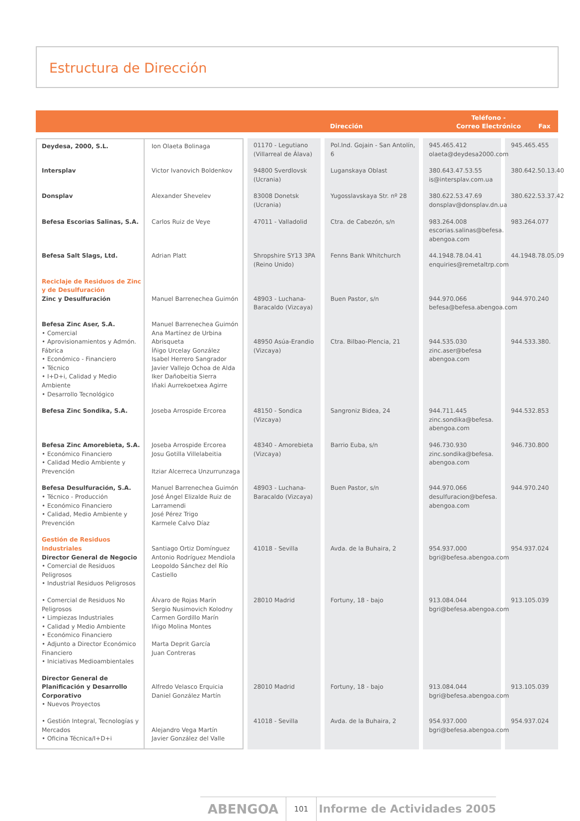Estructura de Dirección
Dirección
Teléfono -
Correo Electrónico
Fax
| Deydesa, 2000, S.L. | Ion Olaeta Bolinaga | 01170 - Legutiano (Villarreal de Álava) | Pol.Ind. Gojain - San Antolín, 6 | 945.465.412 olaeta@deydesa2000.com | 945.465.455 |
| Intersplav | Victor Ivanovich Boldenkov | 94800 Sverdlovsk (Ucrania) | Luganskaya Oblast | 380.643.47.53.55 is@intersplav.com.ua | 380.642.50.13.40 |
| Donsplav | Alexander Shevelev | 83008 Donetsk (Ucrania) | Yugosslavskaya Str. nº 28 | 380.622.53.47.69 donsplav@donsplav.dn.ua | 380.622.53.37.42 |
| Befesa Escorias Salinas, S.A. | Carlos Ruiz de Veye | 47011 - Valladolid | Ctra. de Cabezón, s/n | 983.264.008 escorias.salinas@befesa. abengoa.com | 983.264.077 |
| Befesa Salt Slags, Ltd. | Adrian Platt | Shropshire SY13 3PA (Reino Unido) | Fenns Bank Whitchurch | 44.1948.78.04.41 enquiries@remetaltrp.com | 44.1948.78.05.09 |
| Reciclaje de Residuos de Zinc y de Desulfuración Zinc y Desulfuración | Manuel Barrenechea Guimón | 48903 - Luchana-Baracaldo (Vizcaya) | Buen Pastor, s/n | 944.970.066 befesa@befesa.abengoa.com | 944.970.240 |
| Befesa Zinc Aser, S.A. • Comercial • Aprovisionamientos y Admón. Fábrica • Económico - Financiero • Técnico • I+D+i, Calidad y Medio Ambiente • Desarrollo Tecnológico | Manuel Barrenechea Guimón Ana Martínez de Urbina Abrisqueta Íñigo Urcelay González Isabel Herrero Sangrador Javier Vallejo Ochoa de Alda Iker Dañobeitia Sierra Iñaki Aurrekoetxea Agirre | 48950 Asúa-Erandio (Vizcaya) | Ctra. Bilbao-Plencia, 21 | 944.535.030 zinc.aser@befesa abengoa.com | 944.533.380. |
| Befesa Zinc Sondika, S.A. | Joseba Arrospide Ercorea | 48150 - Sondica (Vizcaya) | Sangroniz Bidea, 24 | 944.711.445 zinc.sondika@befesa. abengoa.com | 944.532.853 |
| Befesa Zinc Amorebieta, S.A. • Económico Financiero • Calidad Medio Ambiente y Prevención | Joseba Arrospide Ercorea Josu Gotilla Villelabeitia Itziar Alcerreca Unzurrunzaga | 48340 - Amorebieta (Vizcaya) | Barrio Euba, s/n | 946.730.930 zinc.sondika@befesa. abengoa.com | 946.730.800 |
| Befesa Desulfuración, S.A. • Técnico - Producción • Económico Financiero • Calidad, Medio Ambiente y Prevención | Manuel Barrenechea Guimón José Ángel Elizalde Ruiz de Larramendi José Pérez Trigo Karmele Calvo Díaz | 48903 - Luchana-Baracaldo (Vizcaya) | Buen Pastor, s/n | 944.970.066 desulfuracion@befesa. abengoa.com | 944.970.240 |
| Gestión de Residuos Industriales Director General de Negocio • Comercial de Residuos Peligrosos • Industrial Residuos Peligrosos | Santiago Ortiz Domínguez Antonio Rodríguez Mendiola Leopoldo Sánchez del Río Castiello | 41018 - Sevilla | Avda. de la Buhaira, 2 | 954.937.000 bgri@befesa.abengoa.com | 954.937.024 |
| • Comercial de Residuos No Peligrosos • Limpiezas Industriales • Calidad y Medio Ambiente • Económico Financiero • Adjunto a Director Económico Financiero • Iniciativas Medioambientales | Álvaro de Rojas Marín Sergio Nusimovich Kolodny Carmen Gordillo Marín Iñigo Molina Montes Marta Deprit García Juan Contreras | 28010 Madrid | Fortuny, 18 - bajo | 913.084.044 bgri@befesa.abengoa.com | 913.105.039 |
| Director General de Planificación y Desarrollo Corporativo • Nuevos Proyectos | Alfredo Velasco Erquicia Daniel González Martín | 28010 Madrid | Fortuny, 18 - bajo | 913.084.044 bgri@befesa.abengoa.com | 913.105.039 |
| • Gestión Integral, Tecnologías y Mercados • Oficina Técnica/I+D+i | Alejandro Vega Martín Javier González del Valle | 41018 - Sevilla | Avda. de la Buhaira, 2 | 954.937.000 bgri@befesa.abengoa.com | 954.937.024 |
ABENGOA
101
Informe de Actividades 2005